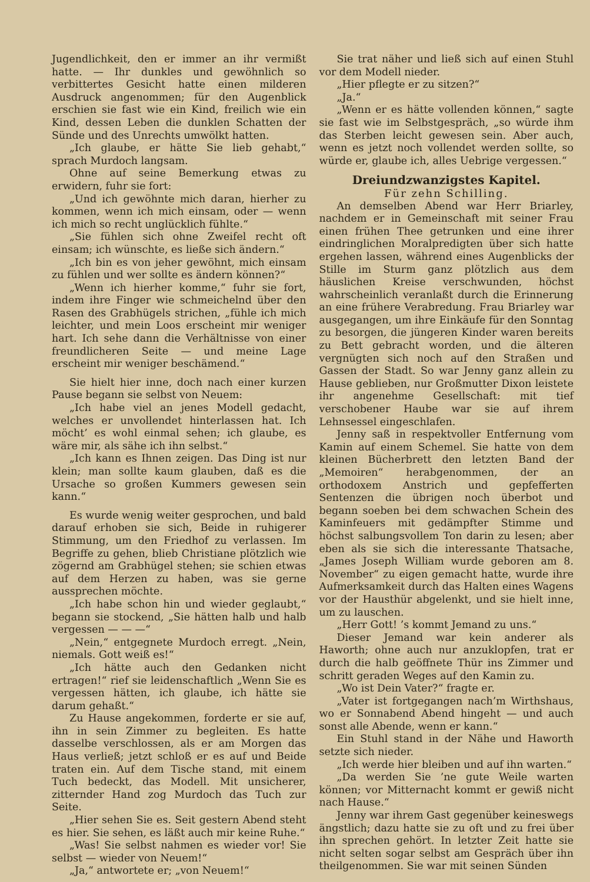Jugendlichkeit, den er immer an ihr vermißt hatte. — Ihr dunkles und gewöhnlich so verbittertes Gesicht hatte einen milderen Ausdruck angenommen; für den Augenblick erschien sie fast wie ein Kind, freilich wie ein Kind, dessen Leben die dunklen Schatten der Sünde und des Unrechts umwölkt hatten.
„Ich glaube, er hätte Sie lieb gehabt,“ sprach Murdoch langsam.
Ohne auf seine Bemerkung etwas zu erwidern, fuhr sie fort:
„Und ich gewöhnte mich daran, hierher zu kommen, wenn ich mich einsam, oder — wenn ich mich so recht unglücklich fühlte.“
„Sie fühlen sich ohne Zweifel recht oft einsam; ich wünschte, es ließe sich ändern.“
„Ich bin es von jeher gewöhnt, mich einsam zu fühlen und wer sollte es ändern können?“
„Wenn ich hierher komme,“ fuhr sie fort, indem ihre Finger wie schmeichelnd über den Rasen des Grabhügels strichen, „fühle ich mich leichter, und mein Loos erscheint mir weniger hart. Ich sehe dann die Verhältnisse von einer freundlicheren Seite — und meine Lage erscheint mir weniger beschämend.“
Sie hielt hier inne, doch nach einer kurzen Pause begann sie selbst von Neuem:
„Ich habe viel an jenes Modell gedacht, welches er unvollendet hinterlassen hat. Ich möcht’ es wohl einmal sehen; ich glaube, es wäre mir, als sähe ich ihn selbst.“
„Ich kann es Ihnen zeigen. Das Ding ist nur klein; man sollte kaum glauben, daß es die Ursache so großen Kummers gewesen sein kann.“
Es wurde wenig weiter gesprochen, und bald darauf erhoben sie sich, Beide in ruhigerer Stimmung, um den Friedhof zu verlassen. Im Begriffe zu gehen, blieb Christiane plötzlich wie zögernd am Grabhügel stehen; sie schien etwas auf dem Herzen zu haben, was sie gerne aussprechen möchte.
„Ich habe schon hin und wieder geglaubt,“ begann sie stockend, „Sie hätten halb und halb vergessen — — —“
„Nein,“ entgegnete Murdoch erregt. „Nein, niemals. Gott weiß es!“
„Ich hätte auch den Gedanken nicht ertragen!“ rief sie leidenschaftlich „Wenn Sie es vergessen hätten, ich glaube, ich hätte sie darum gehaßt.“
Zu Hause angekommen, forderte er sie auf, ihn in sein Zimmer zu begleiten. Es hatte dasselbe verschlossen, als er am Morgen das Haus verließ; jetzt schloß er es auf und Beide traten ein. Auf dem Tische stand, mit einem Tuch bedeckt, das Modell. Mit unsicherer, zitternder Hand zog Murdoch das Tuch zur Seite.
„Hier sehen Sie es. Seit gestern Abend steht es hier. Sie sehen, es läßt auch mir keine Ruhe.“
„Was! Sie selbst nahmen es wieder vor! Sie selbst — wieder von Neuem!“
„Ja,“ antwortete er; „von Neuem!“
Sie trat näher und ließ sich auf einen Stuhl vor dem Modell nieder.
„Hier pflegte er zu sitzen?“
„Ja.“
„Wenn er es hätte vollenden können,“ sagte sie fast wie im Selbstgespräch, „so würde ihm das Sterben leicht gewesen sein. Aber auch, wenn es jetzt noch vollendet werden sollte, so würde er, glaube ich, alles Uebrige vergessen.“
Dreiundzwanzigstes Kapitel.
Für zehn Schilling.
An demselben Abend war Herr Briarley, nachdem er in Gemeinschaft mit seiner Frau einen frühen Thee getrunken und eine ihrer eindringlichen Moralpredigten über sich hatte ergehen lassen, während eines Augenblicks der Stille im Sturm ganz plötzlich aus dem häuslichen Kreise verschwunden, höchst wahrscheinlich veranlaßt durch die Erinnerung an eine frühere Verabredung. Frau Briarley war ausgegangen, um ihre Einkäufe für den Sonntag zu besorgen, die jüngeren Kinder waren bereits zu Bett gebracht worden, und die älteren vergnügten sich noch auf den Straßen und Gassen der Stadt. So war Jenny ganz allein zu Hause geblieben, nur Großmutter Dixon leistete ihr angenehme Gesellschaft: mit tief verschobener Haube war sie auf ihrem Lehnsessel eingeschlafen.
Jenny saß in respektvoller Entfernung vom Kamin auf einem Schemel. Sie hatte von dem kleinen Bücherbrett den letzten Band der „Memoiren“ herabgenommen, der an orthodoxem Anstrich und gepfefferten Sentenzen die übrigen noch überbot und begann soeben bei dem schwachen Schein des Kaminfeuers mit gedämpfter Stimme und höchst salbungsvollem Ton darin zu lesen; aber eben als sie sich die interessante Thatsache, „James Joseph William wurde geboren am 8. November“ zu eigen gemacht hatte, wurde ihre Aufmerksamkeit durch das Halten eines Wagens vor der Hausthür abgelenkt, und sie hielt inne, um zu lauschen.
„Herr Gott! ’s kommt Jemand zu uns.“
Dieser Jemand war kein anderer als Haworth; ohne auch nur anzuklopfen, trat er durch die halb geöffnete Thür ins Zimmer und schritt geraden Weges auf den Kamin zu.
„Wo ist Dein Vater?“ fragte er.
„Vater ist fortgegangen nach’m Wirthshaus, wo er Sonnabend Abend hingeht — und auch sonst alle Abende, wenn er kann.“
Ein Stuhl stand in der Nähe und Haworth setzte sich nieder.
„Ich werde hier bleiben und auf ihn warten.“
„Da werden Sie ’ne gute Weile warten können; vor Mitternacht kommt er gewiß nicht nach Hause.“
Jenny war ihrem Gast gegenüber keineswegs ängstlich; dazu hatte sie zu oft und zu frei über ihn sprechen gehört. In letzter Zeit hatte sie nicht selten sogar selbst am Gespräch über ihn theilgenommen. Sie war mit seinen Sünden